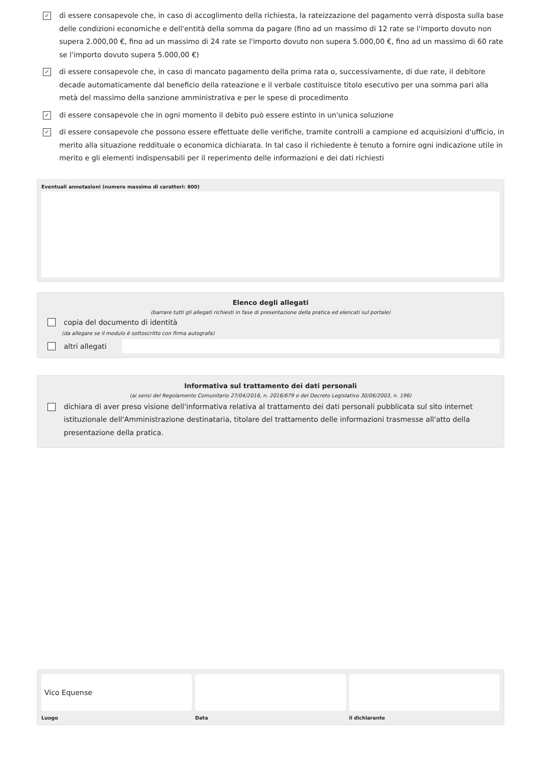✓
di essere consapevole che, in caso di accoglimento della richiesta, la rateizzazione del pagamento verrà disposta sulla base delle condizioni economiche e dell'entità della somma da pagare (fino ad un massimo di 12 rate se l'importo dovuto non supera 2.000,00 €, fino ad un massimo di 24 rate se l'importo dovuto non supera 5.000,00 €, fino ad un massimo di 60 rate se l'importo dovuto supera 5.000,00 €)
✓
di essere consapevole che, in caso di mancato pagamento della prima rata o, successivamente, di due rate, il debitore decade automaticamente dal beneficio della rateazione e il verbale costituisce titolo esecutivo per una somma pari alla metà del massimo della sanzione amministrativa e per le spese di procedimento
✓
di essere consapevole che in ogni momento il debito può essere estinto in un'unica soluzione
✓
di essere consapevole che possono essere effettuate delle verifiche, tramite controlli a campione ed acquisizioni d'ufficio, in merito alla situazione reddituale o economica dichiarata. In tal caso il richiedente è tenuto a fornire ogni indicazione utile in merito e gli elementi indispensabili per il reperimento delle informazioni e dei dati richiesti
Eventuali annotazioni (numero massimo di caratteri: 800)
Elenco degli allegati
(barrare tutti gli allegati richiesti in fase di presentazione della pratica ed elencati sul portale)
copia del documento di identità
(da allegare se il modulo è sottoscritto con firma autografa)
altri allegati
Informativa sul trattamento dei dati personali
(ai sensi del Regolamento Comunitario 27/04/2016, n. 2016/679 e del Decreto Legislativo 30/06/2003, n. 196)
dichiara di aver preso visione dell'informativa relativa al trattamento dei dati personali pubblicata sul sito internet istituzionale dell'Amministrazione destinataria, titolare del trattamento delle informazioni trasmesse all'atto della presentazione della pratica.
Vico Equense
Luogo
Data il dichiarante